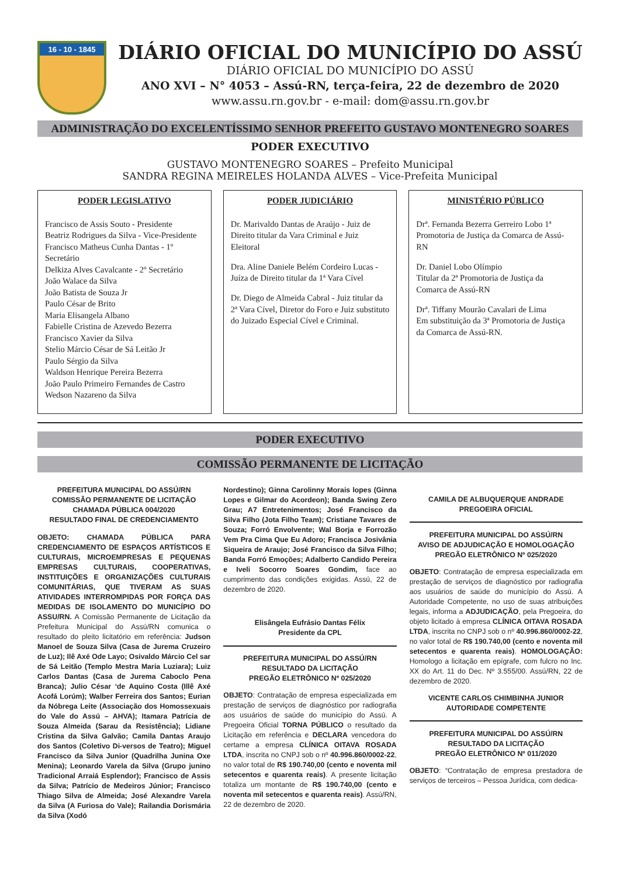16 - 10 - 1845
DIÁRIO OFICIAL DO MUNICÍPIO DO ASSÚ
DIÁRIO OFICIAL DO MUNICÍPIO DO ASSÚ
ANO XVI – N° 4053 – Assú-RN, terça-feira, 22 de dezembro de 2020
www.assu.rn.gov.br - e-mail: dom@assu.rn.gov.br
ADMINISTRAÇÃO DO EXCELENTÍSSIMO SENHOR PREFEITO GUSTAVO MONTENEGRO SOARES
PODER EXECUTIVO
GUSTAVO MONTENEGRO SOARES – Prefeito Municipal
SANDRA REGINA MEIRELES HOLANDA ALVES – Vice-Prefeita Municipal
PODER LEGISLATIVO
Francisco de Assis Souto - Presidente
Beatriz Rodrigues da Silva - Vice-Presidente
Francisco Matheus Cunha Dantas - 1º Secretário
Delkiza Alves Cavalcante - 2º Secretário
João Walace da Silva
João Batista de Souza Jr
Paulo César de Brito
Maria Elisangela Albano
Fabielle Cristina de Azevedo Bezerra
Francisco Xavier da Silva
Stelio Márcio César de Sá Leitão Jr
Paulo Sérgio da Silva
Waldson Henrique Pereira Bezerra
João Paulo Primeiro Fernandes de Castro
Wedson Nazareno da Silva
PODER JUDICIÁRIO
Dr. Marivaldo Dantas de Araújo - Juiz de Direito titular da Vara Criminal e Juiz Eleitoral
Dra. Aline Daniele Belém Cordeiro Lucas - Juíza de Direito titular da 1ª Vara Cível
Dr. Diego de Almeida Cabral - Juiz titular da 2ª Vara Cível, Diretor do Foro e Juiz substituto do Juizado Especial Cível e Criminal.
MINISTÉRIO PÚBLICO
Drª. Fernanda Bezerra Gerreiro Lobo 1ª Promotoria de Justiça da Comarca de Assú-RN
Dr. Daniel Lobo Olímpio
Titular da 2ª Promotoria de Justiça da Comarca de Assú-RN
Drª. Tiffany Mourão Cavalari de Lima
Em substituição da 3ª Promotoria de Justiça da Comarca de Assú-RN.
PODER EXECUTIVO
COMISSÃO PERMANENTE DE LICITAÇÃO
PREFEITURA MUNICIPAL DO ASSÚ/RN
COMISSÃO PERMANENTE DE LICITAÇÃO
CHAMADA PÚBLICA 004/2020
RESULTADO FINAL DE CREDENCIAMENTO
OBJETO: CHAMADA PÚBLICA PARA CREDENCIAMENTO DE ESPAÇOS ARTÍSTICOS E CULTURAIS, MICROEMPRESAS E PEQUENAS EMPRESAS CULTURAIS, COOPERATIVAS, INSTITUIÇÕES E ORGANIZAÇÕES CULTURAIS COMUNITÁRIAS, QUE TIVERAM AS SUAS ATIVIDADES INTERROMPIDAS POR FORÇA DAS MEDIDAS DE ISOLAMENTO DO MUNICÍPIO DO ASSU/RN. A Comissão Permanente de Licitação da Prefeitura Municipal do Assú/RN comunica o resultado do pleito licitatório em referência: Judson Manoel de Souza Silva (Casa de Jurema Cruzeiro de Luz); Ilê Axé Ode Layo; Osivaldo Márcio Cel sar de Sá Leitão (Templo Mestra Maria Luziara); Luiz Carlos Dantas (Casa de Jurema Caboclo Pena Branca); Julio César ‘de Aquino Costa (Illê Axé Acofá Lorúm); Walber Ferreira dos Santos; Eurian da Nóbrega Leite (Associação dos Homossexuais do Vale do Assú – AHVA); Itamara Patrícia de Souza Almeida (Sarau da Resistência); Lidiane Cristina da Silva Galvão; Camila Dantas Araujo dos Santos (Coletivo Di-versos de Teatro); Miguel Francisco da Silva Junior (Quadrilha Junina Oxe Menina); Leonardo Varela da Silva (Grupo junino Tradicional Arraiá Esplendor); Francisco de Assis da Silva; Patrício de Medeiros Júnior; Francisco Thiago Silva de Almeida; José Alexandre Varela da Silva (A Furiosa do Vale); Railandia Dorismária da Silva (Xodó
Nordestino); Ginna Carolinny Morais lopes (Ginna Lopes e Gilmar do Acordeon); Banda Swing Zero Grau; A7 Entretenimentos; José Francisco da Silva Filho (Jota Filho Team); Cristiane Tavares de Souza; Forró Envolvente; Wal Borja e Forrozão Vem Pra Cima Que Eu Adoro; Francisca Josivânia Siqueira de Araujo; José Francisco da Silva Filho; Banda Forró Emoções; Adalberto Candido Pereira e Iveli Socorro Soares Gondim, face ao cumprimento das condições exigidas. Assú, 22 de dezembro de 2020.
Elisângela Eufrásio Dantas Félix
Presidente da CPL
PREFEITURA MUNICIPAL DO ASSÚ/RN
RESULTADO DA LICITAÇÃO
PREGÃO ELETRÔNICO Nº 025/2020
OBJETO: Contratação de empresa especializada em prestação de serviços de diagnóstico por radiografia aos usuários de saúde do município do Assú. A Pregoeira Oficial TORNA PÚBLICO o resultado da Licitação em referência e DECLARA vencedora do certame a empresa CLÍNICA OITAVA ROSADA LTDA, inscrita no CNPJ sob o nº 40.996.860/0002-22, no valor total de R$ 190.740,00 (cento e noventa mil setecentos e quarenta reais). A presente licitação totaliza um montante de R$ 190.740,00 (cento e noventa mil setecentos e quarenta reais). Assú/RN, 22 de dezembro de 2020.
CAMILA DE ALBUQUERQUE ANDRADE
PREGOEIRA OFICIAL
PREFEITURA MUNICIPAL DO ASSÚ/RN
AVISO DE ADJUDICAÇÃO E HOMOLOGAÇÃO
PREGÃO ELETRÔNICO Nº 025/2020
OBJETO: Contratação de empresa especializada em prestação de serviços de diagnóstico por radiografia aos usuários de saúde do município do Assú. A Autoridade Competente, no uso de suas atribuições legais, informa a ADJUDICAÇÃO, pela Pregoeira, do objeto licitado à empresa CLÍNICA OITAVA ROSADA LTDA, inscrita no CNPJ sob o nº 40.996.860/0002-22, no valor total de R$ 190.740,00 (cento e noventa mil setecentos e quarenta reais). HOMOLOGAÇÃO: Homologo a licitação em epígrafe, com fulcro no Inc. XX do Art. 11 do Dec. Nº 3.555/00. Assú/RN, 22 de dezembro de 2020.
VICENTE CARLOS CHIMBINHA JUNIOR
AUTORIDADE COMPETENTE
PREFEITURA MUNICIPAL DO ASSÚ/RN
RESULTADO DA LICITAÇÃO
PREGÃO ELETRÔNICO Nº 011/2020
OBJETO: “Contratação de empresa prestadora de serviços de terceiros – Pessoa Jurídica, com dedica-